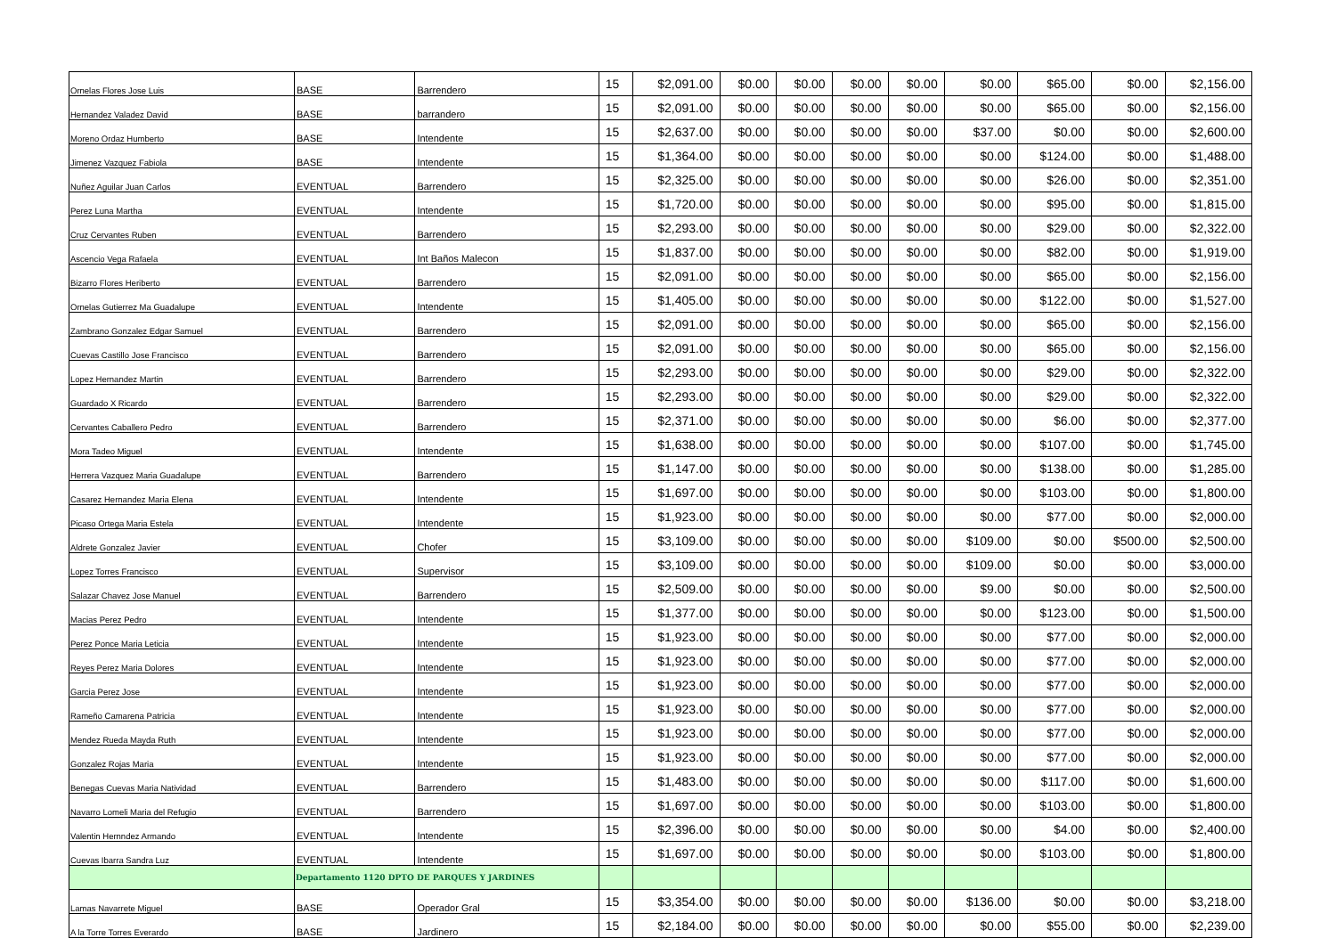| Ornelas Flores Jose Luis | BASE | Barrendero | 15 | $2,091.00 | $0.00 | $0.00 | $0.00 | $0.00 | $0.00 | $65.00 | $0.00 | $2,156.00 |
| Hernandez Valadez David | BASE | barrandero | 15 | $2,091.00 | $0.00 | $0.00 | $0.00 | $0.00 | $0.00 | $65.00 | $0.00 | $2,156.00 |
| Moreno Ordaz Humberto | BASE | Intendente | 15 | $2,637.00 | $0.00 | $0.00 | $0.00 | $0.00 | $37.00 | $0.00 | $0.00 | $2,600.00 |
| Jimenez Vazquez Fabiola | BASE | Intendente | 15 | $1,364.00 | $0.00 | $0.00 | $0.00 | $0.00 | $0.00 | $124.00 | $0.00 | $1,488.00 |
| Nuñez Aguilar Juan Carlos | EVENTUAL | Barrendero | 15 | $2,325.00 | $0.00 | $0.00 | $0.00 | $0.00 | $0.00 | $26.00 | $0.00 | $2,351.00 |
| Perez Luna Martha | EVENTUAL | Intendente | 15 | $1,720.00 | $0.00 | $0.00 | $0.00 | $0.00 | $0.00 | $95.00 | $0.00 | $1,815.00 |
| Cruz Cervantes Ruben | EVENTUAL | Barrendero | 15 | $2,293.00 | $0.00 | $0.00 | $0.00 | $0.00 | $0.00 | $29.00 | $0.00 | $2,322.00 |
| Ascencio Vega Rafaela | EVENTUAL | Int Baños Malecon | 15 | $1,837.00 | $0.00 | $0.00 | $0.00 | $0.00 | $0.00 | $82.00 | $0.00 | $1,919.00 |
| Bizarro Flores Heriberto | EVENTUAL | Barrendero | 15 | $2,091.00 | $0.00 | $0.00 | $0.00 | $0.00 | $0.00 | $65.00 | $0.00 | $2,156.00 |
| Ornelas Gutierrez Ma Guadalupe | EVENTUAL | Intendente | 15 | $1,405.00 | $0.00 | $0.00 | $0.00 | $0.00 | $0.00 | $122.00 | $0.00 | $1,527.00 |
| Zambrano Gonzalez Edgar Samuel | EVENTUAL | Barrendero | 15 | $2,091.00 | $0.00 | $0.00 | $0.00 | $0.00 | $0.00 | $65.00 | $0.00 | $2,156.00 |
| Cuevas Castillo Jose Francisco | EVENTUAL | Barrendero | 15 | $2,091.00 | $0.00 | $0.00 | $0.00 | $0.00 | $0.00 | $65.00 | $0.00 | $2,156.00 |
| Lopez Hernandez Martin | EVENTUAL | Barrendero | 15 | $2,293.00 | $0.00 | $0.00 | $0.00 | $0.00 | $0.00 | $29.00 | $0.00 | $2,322.00 |
| Guardado X Ricardo | EVENTUAL | Barrendero | 15 | $2,293.00 | $0.00 | $0.00 | $0.00 | $0.00 | $0.00 | $29.00 | $0.00 | $2,322.00 |
| Cervantes Caballero Pedro | EVENTUAL | Barrendero | 15 | $2,371.00 | $0.00 | $0.00 | $0.00 | $0.00 | $0.00 | $6.00 | $0.00 | $2,377.00 |
| Mora Tadeo Miguel | EVENTUAL | Intendente | 15 | $1,638.00 | $0.00 | $0.00 | $0.00 | $0.00 | $0.00 | $107.00 | $0.00 | $1,745.00 |
| Herrera Vazquez Maria Guadalupe | EVENTUAL | Barrendero | 15 | $1,147.00 | $0.00 | $0.00 | $0.00 | $0.00 | $0.00 | $138.00 | $0.00 | $1,285.00 |
| Casarez Hernandez Maria Elena | EVENTUAL | Intendente | 15 | $1,697.00 | $0.00 | $0.00 | $0.00 | $0.00 | $0.00 | $103.00 | $0.00 | $1,800.00 |
| Picaso Ortega Maria Estela | EVENTUAL | Intendente | 15 | $1,923.00 | $0.00 | $0.00 | $0.00 | $0.00 | $0.00 | $77.00 | $0.00 | $2,000.00 |
| Aldrete Gonzalez Javier | EVENTUAL | Chofer | 15 | $3,109.00 | $0.00 | $0.00 | $0.00 | $0.00 | $109.00 | $0.00 | $500.00 | $2,500.00 |
| Lopez Torres Francisco | EVENTUAL | Supervisor | 15 | $3,109.00 | $0.00 | $0.00 | $0.00 | $0.00 | $109.00 | $0.00 | $0.00 | $3,000.00 |
| Salazar Chavez Jose Manuel | EVENTUAL | Barrendero | 15 | $2,509.00 | $0.00 | $0.00 | $0.00 | $0.00 | $9.00 | $0.00 | $0.00 | $2,500.00 |
| Macias Perez Pedro | EVENTUAL | Intendente | 15 | $1,377.00 | $0.00 | $0.00 | $0.00 | $0.00 | $0.00 | $123.00 | $0.00 | $1,500.00 |
| Perez Ponce Maria Leticia | EVENTUAL | Intendente | 15 | $1,923.00 | $0.00 | $0.00 | $0.00 | $0.00 | $0.00 | $77.00 | $0.00 | $2,000.00 |
| Reyes Perez Maria Dolores | EVENTUAL | Intendente | 15 | $1,923.00 | $0.00 | $0.00 | $0.00 | $0.00 | $0.00 | $77.00 | $0.00 | $2,000.00 |
| Garcia Perez Jose | EVENTUAL | Intendente | 15 | $1,923.00 | $0.00 | $0.00 | $0.00 | $0.00 | $0.00 | $77.00 | $0.00 | $2,000.00 |
| Rameño Camarena Patricia | EVENTUAL | Intendente | 15 | $1,923.00 | $0.00 | $0.00 | $0.00 | $0.00 | $0.00 | $77.00 | $0.00 | $2,000.00 |
| Mendez Rueda Mayda Ruth | EVENTUAL | Intendente | 15 | $1,923.00 | $0.00 | $0.00 | $0.00 | $0.00 | $0.00 | $77.00 | $0.00 | $2,000.00 |
| Gonzalez Rojas Maria | EVENTUAL | Intendente | 15 | $1,923.00 | $0.00 | $0.00 | $0.00 | $0.00 | $0.00 | $77.00 | $0.00 | $2,000.00 |
| Benegas Cuevas Maria Natividad | EVENTUAL | Barrendero | 15 | $1,483.00 | $0.00 | $0.00 | $0.00 | $0.00 | $0.00 | $117.00 | $0.00 | $1,600.00 |
| Navarro Lomeli Maria del Refugio | EVENTUAL | Barrendero | 15 | $1,697.00 | $0.00 | $0.00 | $0.00 | $0.00 | $0.00 | $103.00 | $0.00 | $1,800.00 |
| Valentin Hernndez Armando | EVENTUAL | Intendente | 15 | $2,396.00 | $0.00 | $0.00 | $0.00 | $0.00 | $0.00 | $4.00 | $0.00 | $2,400.00 |
| Cuevas Ibarra Sandra Luz | EVENTUAL | Intendente | 15 | $1,697.00 | $0.00 | $0.00 | $0.00 | $0.00 | $0.00 | $103.00 | $0.00 | $1,800.00 |
| | Departamento 1120 DPTO DE PARQUES Y JARDINES | | | | | | | | | | | |
| Lamas Navarrete Miguel | BASE | Operador Gral | 15 | $3,354.00 | $0.00 | $0.00 | $0.00 | $0.00 | $136.00 | $0.00 | $0.00 | $3,218.00 |
| A la Torre Torres Everardo | BASE | Jardinero | 15 | $2,184.00 | $0.00 | $0.00 | $0.00 | $0.00 | $0.00 | $55.00 | $0.00 | $2,239.00 |